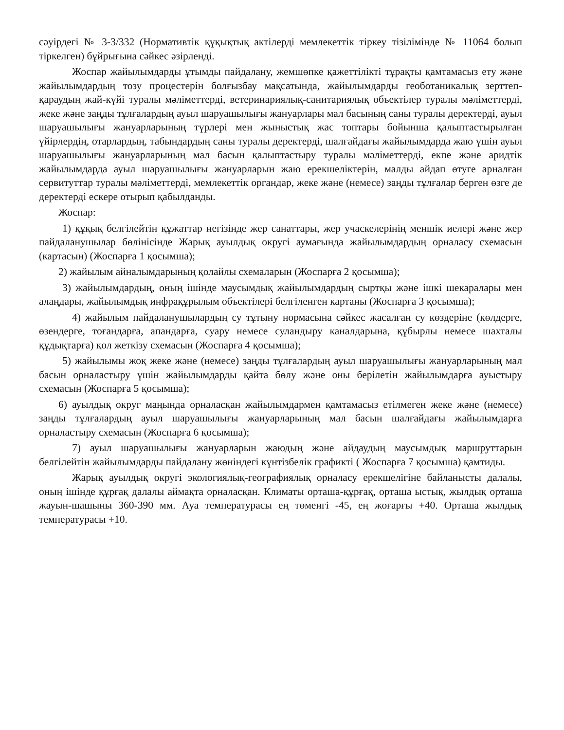сәуірдегі № 3-3/332 (Нормативтік құқықтық актілерді мемлекеттік тіркеу тізілімінде № 11064 болып тіркелген) бұйрығына сәйкес әзірленді.
Жоспар жайылымдарды ұтымды пайдалану, жемшөпке қажеттілікті тұрақты қамтамасыз ету және жайылымдардың тозу процестерін болғызбау мақсатында, жайылымдарды геоботаникалық зерттеп-қараудың жай-күйі туралы мәліметтерді, ветеринариялық-санитариялық объектілер туралы мәліметтерді, жеке және заңды тұлғалардың ауыл шаруашылығы жануарлары мал басының саны туралы деректерді, ауыл шаруашылығы жануарларының түрлері мен жыныстық жас топтары бойынша қалыптастырылған үйірлердің, отарлардың, табындардың саны туралы деректерді, шалғайдағы жайылымдарда жаю үшін ауыл шаруашылығы жануарларының мал басын қалыптастыру туралы мәліметтерді, екпе және аридтік жайылымдарда ауыл шаруашылығы жануарларын жаю ерекшеліктерін, малды айдап өтуге арналған сервитуттар туралы мәліметтерді, мемлекеттік органдар, жеке және (немесе) заңды тұлғалар берген өзге де деректерді ескере отырып қабылданды.
Жоспар:
1) құқық белгілейтін құжаттар негізінде жер санаттары, жер учаскелерінің меншік иелері және жер пайдаланушылар бөлінісінде Жарық ауылдық округі аумағында жайылымдардың орналасу схемасын (картасын) (Жоспарға 1 қосымша);
2) жайылым айналымдарының қолайлы схемаларын (Жоспарға 2 қосымша);
3) жайылымдардың, оның ішінде маусымдық жайылымдардың сыртқы және ішкі шекаралары мен алаңдары, жайылымдық инфрақұрылым объектілері белгіленген картаны (Жоспарға 3 қосымша);
4) жайылым пайдаланушылардың су тұтыну нормасына сәйкес жасалған су көздеріне (көлдерге, өзендерге, тоғандарға, апандарға, суару немесе суландыру каналдарына, құбырлы немесе шахталы құдықтарға) қол жеткізу схемасын (Жоспарға 4 қосымша);
5) жайылымы жоқ жеке және (немесе) заңды тұлғалардың ауыл шаруашылығы жануарларының мал басын орналастыру үшін жайылымдарды қайта бөлу және оны берілетін жайылымдарға ауыстыру схемасын (Жоспарға 5 қосымша);
6) ауылдық округ маңында орналасқан жайылымдармен қамтамасыз етілмеген жеке және (немесе) заңды тұлғалардың ауыл шаруашылығы жануарларының мал басын шалғайдағы жайылымдарға орналастыру схемасын (Жоспарға 6 қосымша);
7) ауыл шаруашылығы жануарларын жаюдың және айдаудың маусымдық маршруттарын белгілейтін жайылымдарды пайдалану жөніндегі күнтізбелік графикті ( Жоспарға 7 қосымша) қамтиды.
Жарық ауылдық округі экологиялық-географиялық орналасу ерекшелігіне байланысты далалы, оның ішінде құрғақ далалы аймақта орналасқан. Климаты орташа-құрғақ, орташа ыстық, жылдық орташа жауын-шашыны 360-390 мм. Ауа температурасы ең төменгі -45, ең жоғарғы +40. Орташа жылдық температурасы +10.